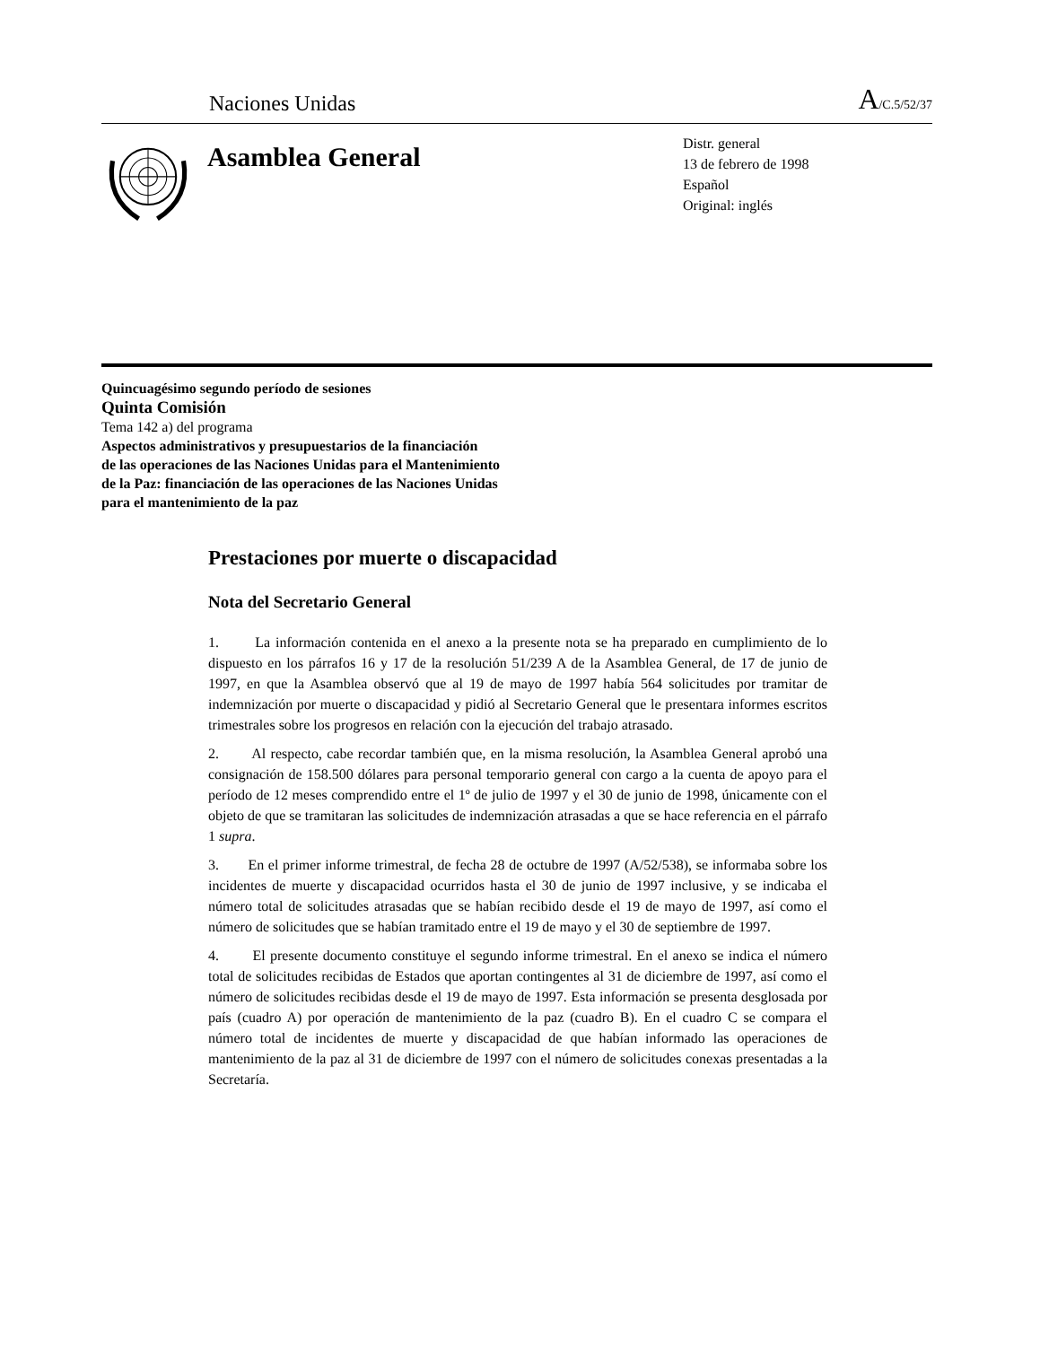Naciones Unidas A/C.5/52/37
Asamblea General
Distr. general
13 de febrero de 1998
Español
Original: inglés
Quincuagésimo segundo período de sesiones
Quinta Comisión
Tema 142 a) del programa
Aspectos administrativos y presupuestarios de la financiación
de las operaciones de las Naciones Unidas para el Mantenimiento
de la Paz: financiación de las operaciones de las Naciones Unidas
para el mantenimiento de la paz
Prestaciones por muerte o discapacidad
Nota del Secretario General
1. La información contenida en el anexo a la presente nota se ha preparado en cumplimiento de lo dispuesto en los párrafos 16 y 17 de la resolución 51/239 A de la Asamblea General, de 17 de junio de 1997, en que la Asamblea observó que al 19 de mayo de 1997 había 564 solicitudes por tramitar de indemnización por muerte o discapacidad y pidió al Secretario General que le presentara informes escritos trimestrales sobre los progresos en relación con la ejecución del trabajo atrasado.
2. Al respecto, cabe recordar también que, en la misma resolución, la Asamblea General aprobó una consignación de 158.500 dólares para personal temporario general con cargo a la cuenta de apoyo para el período de 12 meses comprendido entre el 1º de julio de 1997 y el 30 de junio de 1998, únicamente con el objeto de que se tramitaran las solicitudes de indemnización atrasadas a que se hace referencia en el párrafo 1 supra.
3. En el primer informe trimestral, de fecha 28 de octubre de 1997 (A/52/538), se informaba sobre los incidentes de muerte y discapacidad ocurridos hasta el 30 de junio de 1997 inclusive, y se indicaba el número total de solicitudes atrasadas que se habían recibido desde el 19 de mayo de 1997, así como el número de solicitudes que se habían tramitado entre el 19 de mayo y el 30 de septiembre de 1997.
4. El presente documento constituye el segundo informe trimestral. En el anexo se indica el número total de solicitudes recibidas de Estados que aportan contingentes al 31 de diciembre de 1997, así como el número de solicitudes recibidas desde el 19 de mayo de 1997. Esta información se presenta desglosada por país (cuadro A) por operación de mantenimiento de la paz (cuadro B). En el cuadro C se compara el número total de incidentes de muerte y discapacidad de que habían informado las operaciones de mantenimiento de la paz al 31 de diciembre de 1997 con el número de solicitudes conexas presentadas a la Secretaría.